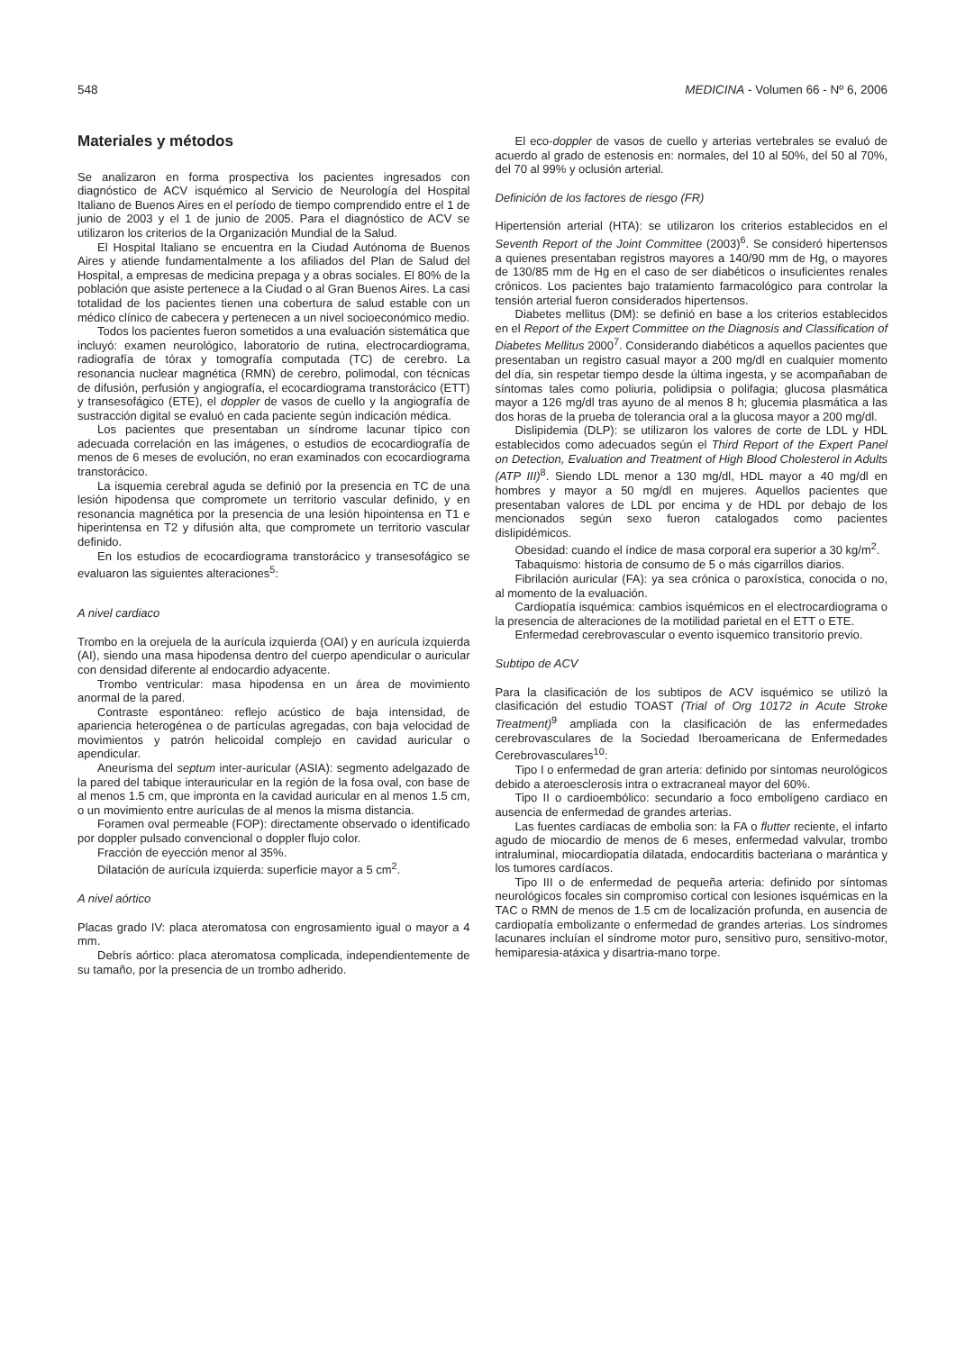548 MEDICINA - Volumen 66 - Nº 6, 2006
Materiales y métodos
Se analizaron en forma prospectiva los pacientes ingresados con diagnóstico de ACV isquémico al Servicio de Neurología del Hospital Italiano de Buenos Aires en el período de tiempo comprendido entre el 1 de junio de 2003 y el 1 de junio de 2005. Para el diagnóstico de ACV se utilizaron los criterios de la Organización Mundial de la Salud.
El Hospital Italiano se encuentra en la Ciudad Autónoma de Buenos Aires y atiende fundamentalmente a los afiliados del Plan de Salud del Hospital, a empresas de medicina prepaga y a obras sociales. El 80% de la población que asiste pertenece a la Ciudad o al Gran Buenos Aires. La casi totalidad de los pacientes tienen una cobertura de salud estable con un médico clínico de cabecera y pertenecen a un nivel socioeconómico medio.
Todos los pacientes fueron sometidos a una evaluación sistemática que incluyó: examen neurológico, laboratorio de rutina, electrocardiograma, radiografía de tórax y tomografía computada (TC) de cerebro. La resonancia nuclear magnética (RMN) de cerebro, polimodal, con técnicas de difusión, perfusión y angiografía, el ecocardiograma transtorácico (ETT) y transesofágico (ETE), el doppler de vasos de cuello y la angiografía de sustracción digital se evaluó en cada paciente según indicación médica.
Los pacientes que presentaban un síndrome lacunar típico con adecuada correlación en las imágenes, o estudios de ecocardiografía de menos de 6 meses de evolución, no eran examinados con ecocardiograma transtorácico.
La isquemia cerebral aguda se definió por la presencia en TC de una lesión hipodensa que compromete un territorio vascular definido, y en resonancia magnética por la presencia de una lesión hipointensa en T1 e hiperintensa en T2 y difusión alta, que compromete un territorio vascular definido.
En los estudios de ecocardiograma transtorácico y transesofágico se evaluaron las siguientes alteraciones<sup>5</sup>:
A nivel cardiaco
Trombo en la orejuela de la aurícula izquierda (OAI) y en aurícula izquierda (AI), siendo una masa hipodensa dentro del cuerpo apendicular o auricular con densidad diferente al endocardio adyacente.
Trombo ventricular: masa hipodensa en un área de movimiento anormal de la pared.
Contraste espontáneo: reflejo acústico de baja intensidad, de apariencia heterogénea o de partículas agregadas, con baja velocidad de movimientos y patrón helicoidal complejo en cavidad auricular o apendicular.
Aneurisma del septum inter-auricular (ASIA): segmento adelgazado de la pared del tabique interauricular en la región de la fosa oval, con base de al menos 1.5 cm, que impronta en la cavidad auricular en al menos 1.5 cm, o un movimiento entre aurículas de al menos la misma distancia.
Foramen oval permeable (FOP): directamente observado o identificado por doppler pulsado convencional o doppler flujo color.
Fracción de eyección menor al 35%.
Dilatación de aurícula izquierda: superficie mayor a 5 cm<sup>2</sup>.
A nivel aórtico
Placas grado IV: placa ateromatosa con engrosamiento igual o mayor a 4 mm.
Debrís aórtico: placa ateromatosa complicada, independientemente de su tamaño, por la presencia de un trombo adherido.
El eco-doppler de vasos de cuello y arterias vertebrales se evaluó de acuerdo al grado de estenosis en: normales, del 10 al 50%, del 50 al 70%, del 70 al 99% y oclusión arterial.
Definición de los factores de riesgo (FR)
Hipertensión arterial (HTA): se utilizaron los criterios establecidos en el Seventh Report of the Joint Committee (2003)<sup>6</sup>. Se consideró hipertensos a quienes presentaban registros mayores a 140/90 mm de Hg, o mayores de 130/85 mm de Hg en el caso de ser diabéticos o insuficientes renales crónicos. Los pacientes bajo tratamiento farmacológico para controlar la tensión arterial fueron considerados hipertensos.
Diabetes mellitus (DM): se definió en base a los criterios establecidos en el Report of the Expert Committee on the Diagnosis and Classification of Diabetes Mellitus 2000<sup>7</sup>. Considerando diabéticos a aquellos pacientes que presentaban un registro casual mayor a 200 mg/dl en cualquier momento del día, sin respetar tiempo desde la última ingesta, y se acompañaban de síntomas tales como poliuria, polidipsia o polifagia; glucosa plasmática mayor a 126 mg/dl tras ayuno de al menos 8 h; glucemia plasmática a las dos horas de la prueba de tolerancia oral a la glucosa mayor a 200 mg/dl.
Dislipidemia (DLP): se utilizaron los valores de corte de LDL y HDL establecidos como adecuados según el Third Report of the Expert Panel on Detection, Evaluation and Treatment of High Blood Cholesterol in Adults (ATP III)<sup>8</sup>. Siendo LDL menor a 130 mg/dl, HDL mayor a 40 mg/dl en hombres y mayor a 50 mg/dl en mujeres. Aquellos pacientes que presentaban valores de LDL por encima y de HDL por debajo de los mencionados según sexo fueron catalogados como pacientes dislipidémicos.
Obesidad: cuando el índice de masa corporal era superior a 30 kg/m<sup>2</sup>.
Tabaquismo: historia de consumo de 5 o más cigarrillos diarios.
Fibrilación auricular (FA): ya sea crónica o paroxística, conocida o no, al momento de la evaluación.
Cardiopatía isquémica: cambios isquémicos en el electrocardiograma o la presencia de alteraciones de la motilidad parietal en el ETT o ETE.
Enfermedad cerebrovascular o evento isquemico transitorio previo.
Subtipo de ACV
Para la clasificación de los subtipos de ACV isquémico se utilizó la clasificación del estudio TOAST (Trial of Org 10172 in Acute Stroke Treatment)<sup>9</sup> ampliada con la clasificación de las enfermedades cerebrovasculares de la Sociedad Iberoamericana de Enfermedades Cerebrovasculares<sup>10</sup>:
Tipo I o enfermedad de gran arteria: definido por síntomas neurológicos debido a ateroesclerosis intra o extracraneal mayor del 60%.
Tipo II o cardioembólico: secundario a foco embolígeno cardiaco en ausencia de enfermedad de grandes arterias.
Las fuentes cardíacas de embolia son: la FA o flutter reciente, el infarto agudo de miocardio de menos de 6 meses, enfermedad valvular, trombo intraluminal, miocardiopatía dilatada, endocarditis bacteriana o marántica y los tumores cardíacos.
Tipo III o de enfermedad de pequeña arteria: definido por síntomas neurológicos focales sin compromiso cortical con lesiones isquémicas en la TAC o RMN de menos de 1.5 cm de localización profunda, en ausencia de cardiopatía embolizante o enfermedad de grandes arterias. Los síndromes lacunares incluían el síndrome motor puro, sensitivo puro, sensitivo-motor, hemiparesia-atáxica y disartria-mano torpe.